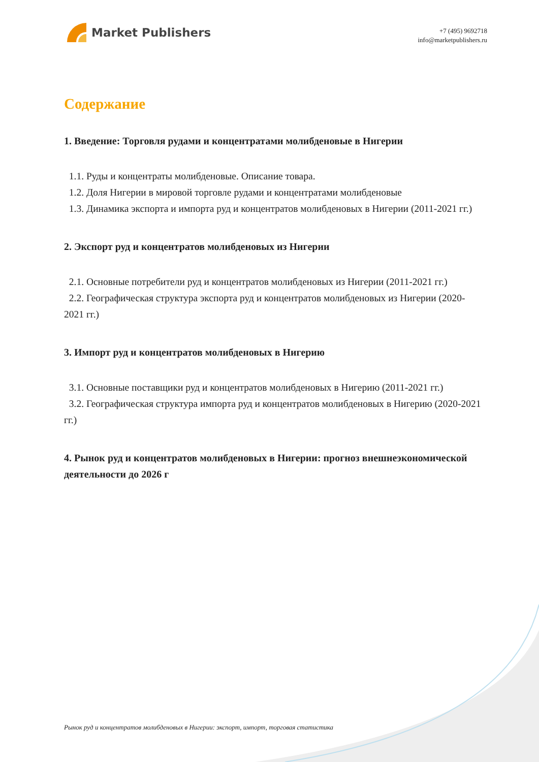Market Publishers
+7 (495) 9692718
info@marketpublishers.ru
Содержание
1. Введение: Торговля рудами и концентратами молибденовые в Нигерии
1.1. Руды и концентраты молибденовые. Описание товара.
1.2. Доля Нигерии в мировой торговле рудами и концентратами молибденовые
1.3. Динамика экспорта и импорта руд и концентратов молибденовых в Нигерии (2011-2021 гг.)
2. Экспорт руд и концентратов молибденовых из Нигерии
2.1. Основные потребители руд и концентратов молибденовых из Нигерии (2011-2021 гг.)
2.2. Географическая структура экспорта руд и концентратов молибденовых из Нигерии (2020-2021 гг.)
3. Импорт руд и концентратов молибденовых в Нигерию
3.1. Основные поставщики руд и концентратов молибденовых в Нигерию (2011-2021 гг.)
3.2. Географическая структура импорта руд и концентратов молибденовых в Нигерию (2020-2021 гг.)
4. Рынок руд и концентратов молибденовых в Нигерии: прогноз внешнеэкономической деятельности до 2026 г
Рынок руд и концентратов молибденовых в Нигерии: экспорт, импорт, торговая статистика